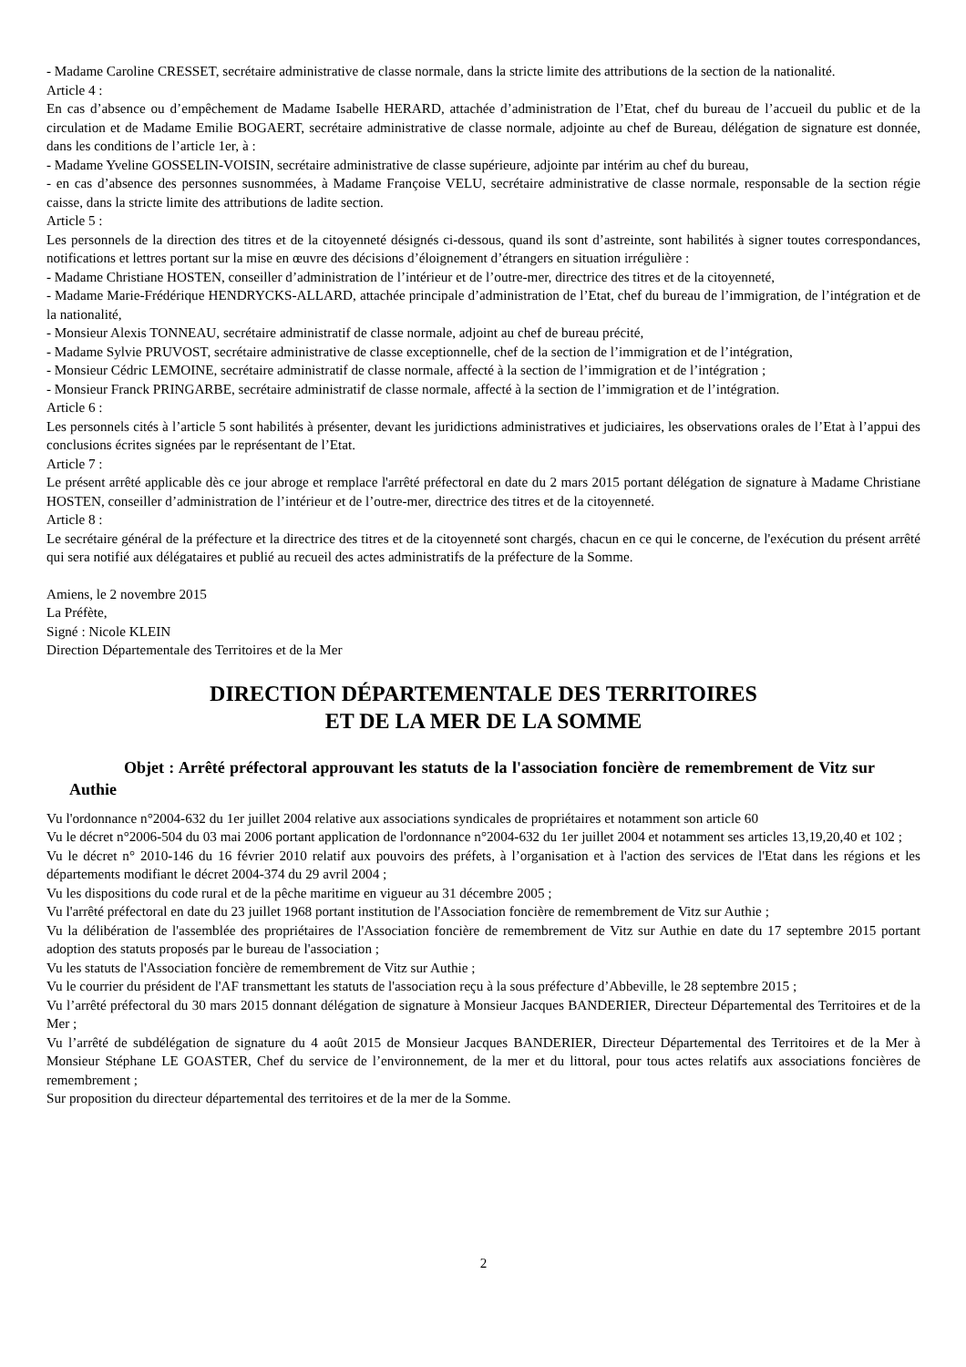- Madame Caroline CRESSET, secrétaire administrative de classe normale, dans la stricte limite des attributions de la section de la nationalité.
Article 4 :
En cas d’absence ou d’empêchement de Madame Isabelle HERARD, attachée d’administration de l’Etat, chef du bureau de l’accueil du public et de la circulation et de Madame Emilie BOGAERT, secrétaire administrative de classe normale, adjointe au chef de Bureau, délégation de signature est donnée, dans les conditions de l’article 1er, à :
- Madame Yveline GOSSELIN-VOISIN, secrétaire administrative de classe supérieure, adjointe par intérim au chef du bureau,
- en cas d’absence des personnes susnommées, à Madame Françoise VELU, secrétaire administrative de classe normale, responsable de la section régie caisse, dans la stricte limite des attributions de ladite section.
Article 5 :
Les personnels de la direction des titres et de la citoyenneté désignés ci-dessous, quand ils sont d’astreinte, sont habilités à signer toutes correspondances, notifications et lettres portant sur la mise en œuvre des décisions d’éloignement d’étrangers en situation irrégulière :
- Madame Christiane HOSTEN, conseiller d’administration de l’intérieur et de l’outre-mer, directrice des titres et de la citoyenneté,
- Madame Marie-Frédérique HENDRYCKS-ALLARD, attachée principale d’administration de l’Etat, chef du bureau de l’immigration, de l’intégration et de la nationalité,
- Monsieur Alexis TONNEAU, secrétaire administratif de classe normale, adjoint au chef de bureau précité,
- Madame Sylvie PRUVOST, secrétaire administrative de classe exceptionnelle, chef de la section de l’immigration et de l’intégration,
- Monsieur Cédric LEMOINE, secrétaire administratif de classe normale, affecté à la section de l’immigration et de l’intégration ;
- Monsieur Franck PRINGARBE, secrétaire administratif de classe normale, affecté à la section de l’immigration et de l’intégration.
Article 6 :
Les personnels cités à l’article 5 sont habilités à présenter, devant les juridictions administratives et judiciaires, les observations orales de l’Etat à l’appui des conclusions écrites signées par le représentant de l’Etat.
Article 7 :
Le présent arrêté applicable dès ce jour abroge et remplace l'arrêté préfectoral en date du 2 mars 2015 portant délégation de signature à Madame Christiane HOSTEN, conseiller d’administration de l’intérieur et de l’outre-mer, directrice des titres et de la citoyenneté.
Article 8 :
Le secrétaire général de la préfecture et la directrice des titres et de la citoyenneté sont chargés, chacun en ce qui le concerne, de l'exécution du présent arrêté qui sera notifié aux délégataires et publié au recueil des actes administratifs de la préfecture de la Somme.
Amiens, le 2 novembre 2015
La Préfète,
Signé : Nicole KLEIN
Direction Départementale des Territoires et de la Mer
DIRECTION DÉPARTEMENTALE DES TERRITOIRES
ET DE LA MER DE LA SOMME
Objet : Arrêté préfectoral approuvant les statuts de la l'association foncière de remembrement de Vitz sur Authie
Vu l'ordonnance n°2004-632 du 1er juillet 2004 relative aux associations syndicales de propriétaires et notamment son article 60
Vu le décret n°2006-504 du 03 mai 2006 portant application de l'ordonnance n°2004-632 du 1er juillet 2004 et notamment ses articles 13,19,20,40 et 102 ;
Vu le décret n° 2010-146 du 16 février 2010 relatif aux pouvoirs des préfets, à l’organisation et à l'action des services de l'Etat dans les régions et les départements modifiant le décret 2004-374 du 29 avril 2004 ;
Vu les dispositions du code rural et de la pêche maritime en vigueur au 31 décembre 2005 ;
Vu l'arrêté préfectoral en date du 23 juillet 1968 portant institution de l'Association foncière de remembrement de Vitz sur Authie ;
Vu la délibération de l'assemblée des propriétaires de l'Association foncière de remembrement de Vitz sur Authie en date du 17 septembre 2015 portant adoption des statuts proposés par le bureau de l'association ;
Vu les statuts de l'Association foncière de remembrement de Vitz sur Authie ;
Vu le courrier du président de l'AF transmettant les statuts de l'association reçu à la sous préfecture d’Abbeville, le 28 septembre 2015 ;
Vu l’arrêté préfectoral du 30 mars 2015 donnant délégation de signature à Monsieur Jacques BANDERIER, Directeur Départemental des Territoires et de la Mer ;
Vu l’arrêté de subdélégation de signature du 4 août 2015 de Monsieur Jacques BANDERIER, Directeur Départemental des Territoires et de la Mer à Monsieur Stéphane LE GOASTER, Chef du service de l’environnement, de la mer et du littoral, pour tous actes relatifs aux associations foncières de remembrement ;
Sur proposition du directeur départemental des territoires et de la mer de la Somme.
2